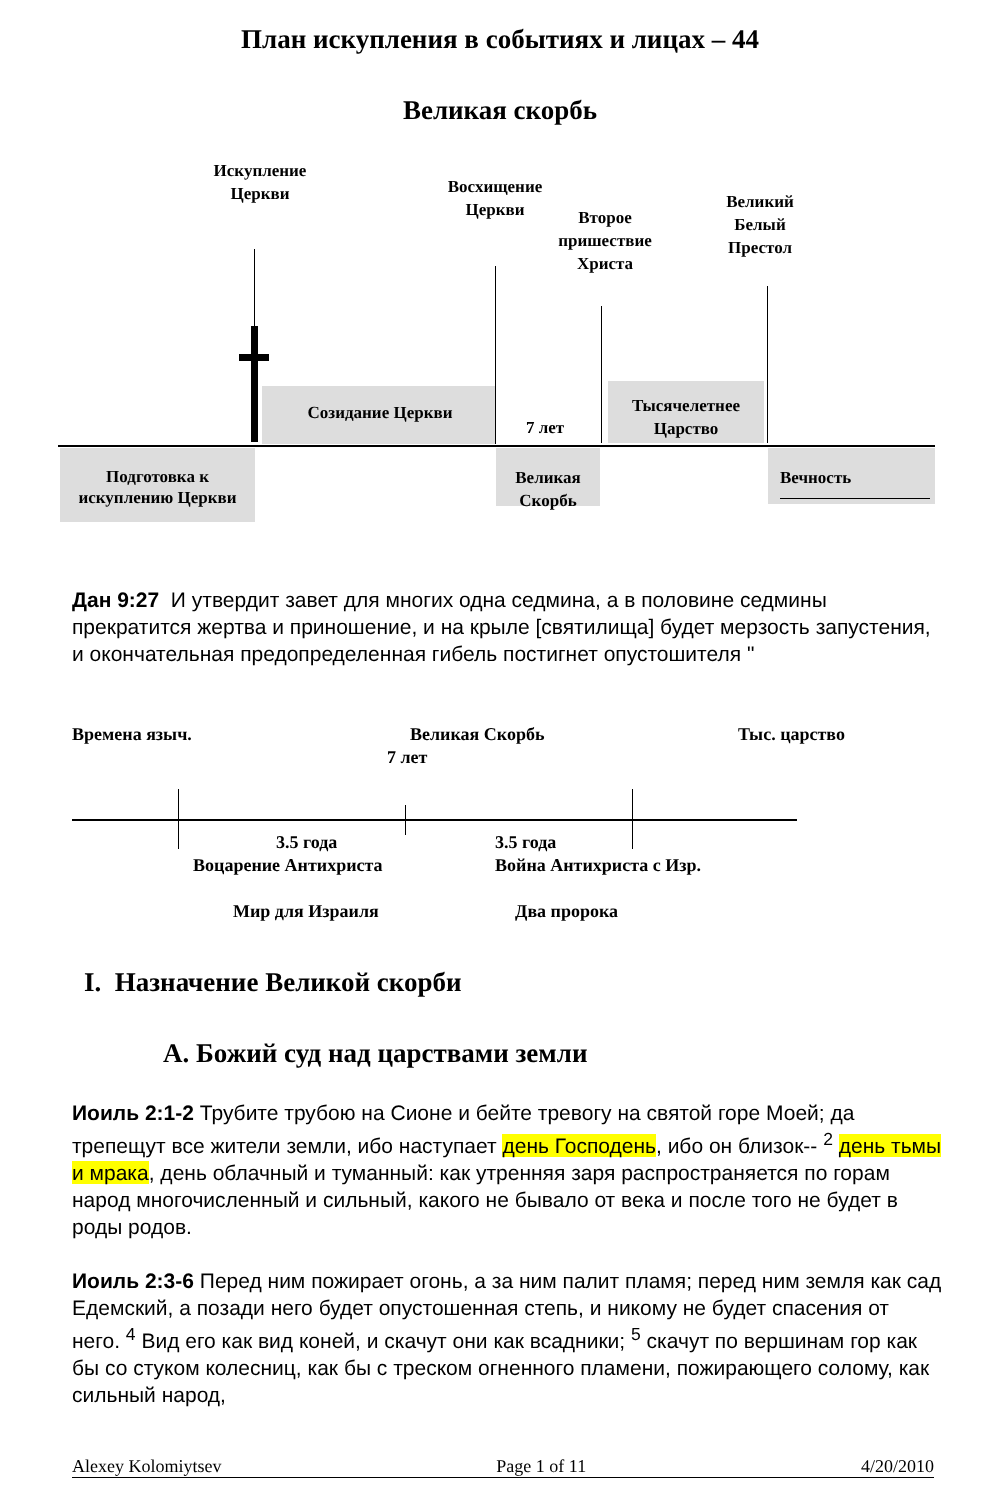План искупления в событиях и лицах – 44
Великая скорбь
Искупление Церкви
Восхищение Церкви
Второе пришествие Христа
Великий Белый Престол
Созидание Церкви
7 лет
Тысячелетнее Царство
Подготовка к искуплению Церкви
Великая Скорбь
Вечность
Дан 9:27 И утвердит завет для многих одна седмина, а в половине седмины прекратится жертва и приношение, и на крыле [святилища] будет мерзость запустения, и окончательная предопределенная гибель постигнет опустошителя "
Времена языч. Великая Скорбь Тыс. царство
7 лет
3.5 года 3.5 года
Воцарение Антихриста Война Антихриста с Изр.
Мир для Израиля Два пророка
I. Назначение Великой скорби
A. Божий суд над царствами земли
Иоиль 2:1-2 Трубите трубою на Сионе и бейте тревогу на святой горе Моей; да трепещут все жители земли, ибо наступает день Господень, ибо он близок-- <sup>2</sup> день тьмы и мрака, день облачный и туманный: как утренняя заря распространяется по горам народ многочисленный и сильный, какого не бывало от века и после того не будет в роды родов.
Иоиль 2:3-6 Перед ним пожирает огонь, а за ним палит пламя; перед ним земля как сад Едемский, а позади него будет опустошенная степь, и никому не будет спасения от него. <sup>4</sup> Вид его как вид коней, и скачут они как всадники; <sup>5</sup> скачут по вершинам гор как бы со стуком колесниц, как бы с треском огненного пламени, пожирающего солому, как сильный народ,
Alexey Kolomiytsev Page 1 of 11 4/20/2010